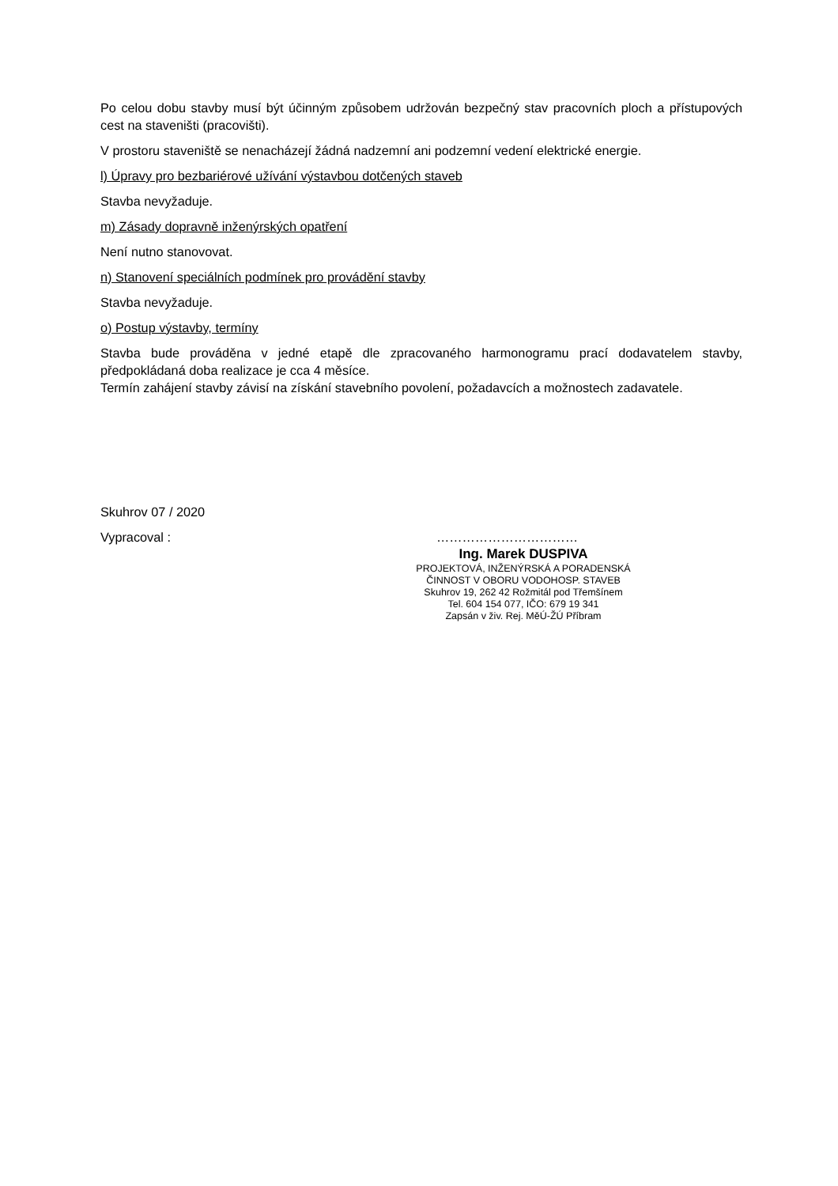Po celou dobu stavby musí být účinným způsobem udržován bezpečný stav pracovních ploch a přístupových cest na staveništi (pracovišti).
V prostoru staveniště se nenacházejí žádná nadzemní ani podzemní vedení elektrické energie.
l) Úpravy pro bezbariérové užívání výstavbou dotčených staveb
Stavba nevyžaduje.
m) Zásady dopravně inženýrských opatření
Není nutno stanovovat.
n) Stanovení speciálních podmínek pro provádění stavby
Stavba nevyžaduje.
o) Postup výstavby, termíny
Stavba bude prováděna v jedné etapě dle zpracovaného harmonogramu prací dodavatelem stavby, předpokládaná doba realizace je cca 4 měsíce.
Termín zahájení stavby závisí na získání stavebního povolení, požadavcích a možnostech zadavatele.
Skuhrov 07 / 2020
Vypracoval : ……………………………
Ing. Marek DUSPIVA
PROJEKTOVÁ, INŽENÝRSKÁ A PORADENSKÁ
ČINNOST V OBORU VODOHOSP. STAVEB
Skuhrov 19, 262 42 Rožmitál pod Třemšínem
Tel. 604 154 077, IČO: 679 19 341
Zapsán v živ. Rej. MěÚ-ŽÚ Příbram